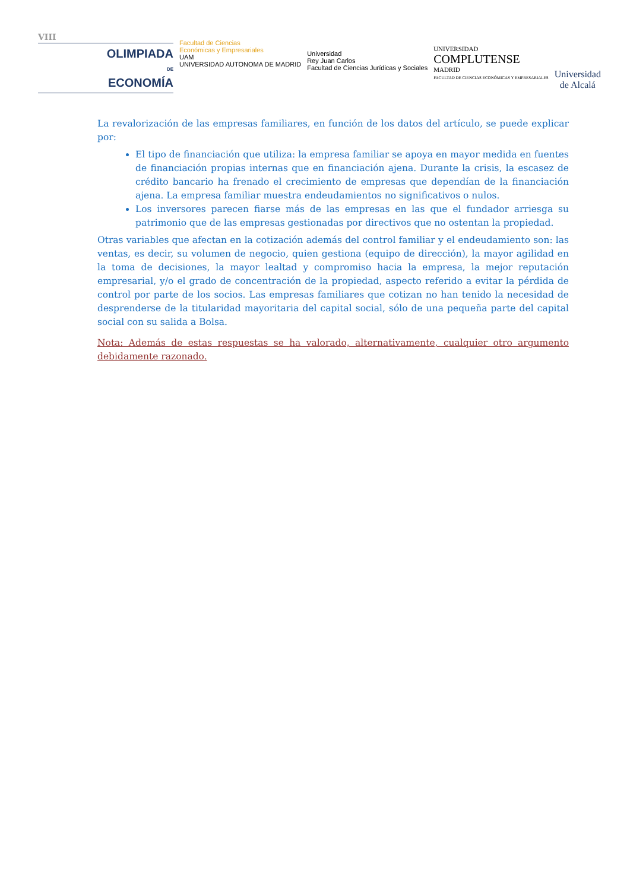VIII
OLIMPIADA
DE
ECONOMÍA
Facultad de Ciencias
Económicas y Empresariales
UAM
UNIVERSIDAD AUTONOMA DE MADRID
Universidad
Rey Juan Carlos
Facultad de Ciencias Jurídicas y Sociales
UNIVERSIDAD
COMPLUTENSE
MADRID
FACULTAD DE CIENCIAS ECONÓMICAS Y EMPRESARIALES
Universidad
de Alcalá
La revalorización de las empresas familiares, en función de los datos del artículo, se puede explicar por:
El tipo de financiación que utiliza: la empresa familiar se apoya en mayor medida en fuentes de financiación propias internas que en financiación ajena. Durante la crisis, la escasez de crédito bancario ha frenado el crecimiento de empresas que dependían de la financiación ajena. La empresa familiar muestra endeudamientos no significativos o nulos.
Los inversores parecen fiarse más de las empresas en las que el fundador arriesga su patrimonio que de las empresas gestionadas por directivos que no ostentan la propiedad.
Otras variables que afectan en la cotización además del control familiar y el endeudamiento son: las ventas, es decir, su volumen de negocio, quien gestiona (equipo de dirección), la mayor agilidad en la toma de decisiones, la mayor lealtad y compromiso hacia la empresa, la mejor reputación empresarial, y/o el grado de concentración de la propiedad, aspecto referido a evitar la pérdida de control por parte de los socios. Las empresas familiares que cotizan no han tenido la necesidad de desprenderse de la titularidad mayoritaria del capital social, sólo de una pequeña parte del capital social con su salida a Bolsa.
Nota: Además de estas respuestas se ha valorado, alternativamente, cualquier otro argumento debidamente razonado.